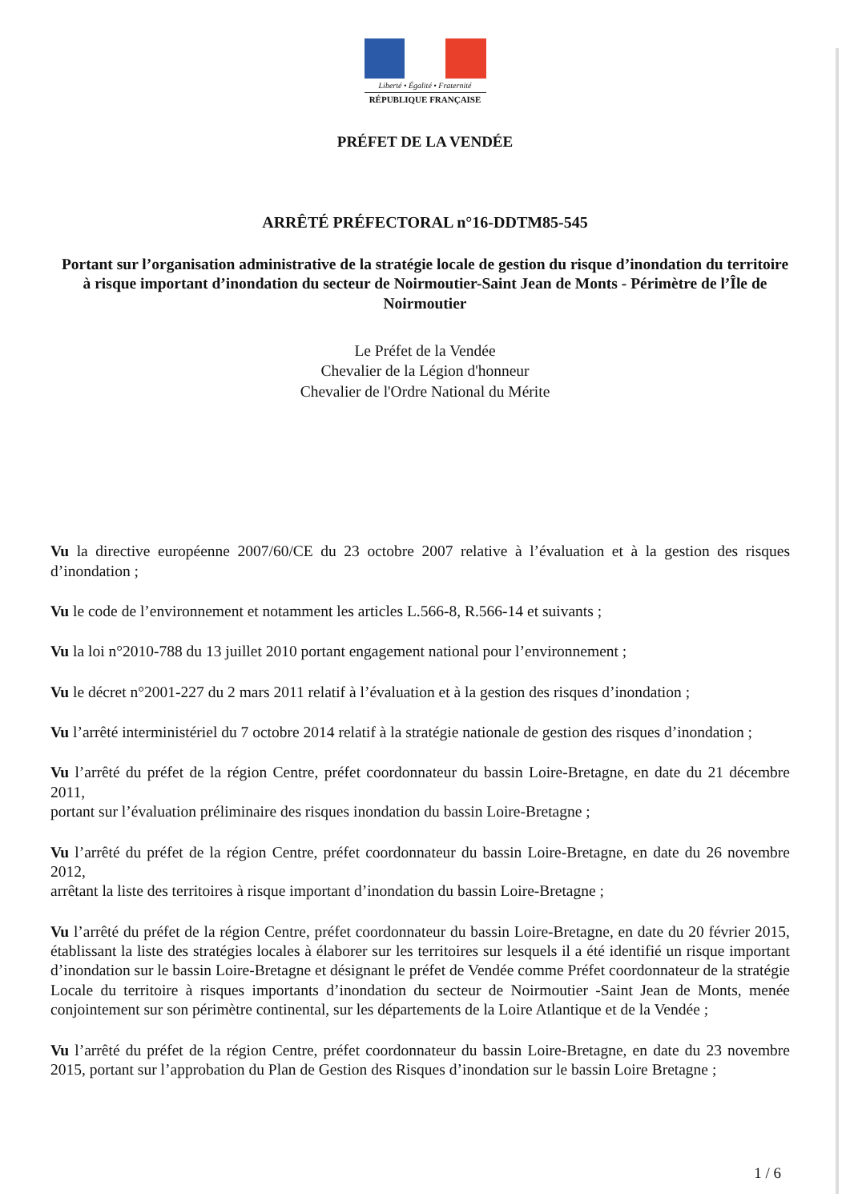Liberté • Égalité • Fraternité
RÉPUBLIQUE FRANÇAISE
PRÉFET DE LA VENDÉE
ARRÊTÉ PRÉFECTORAL n°16-DDTM85-545
Portant sur l’organisation administrative de la stratégie locale de gestion du risque d’inondation du territoire à risque important d’inondation du secteur de Noirmoutier-Saint Jean de Monts - Périmètre de l’Île de Noirmoutier
Le Préfet de la Vendée
Chevalier de la Légion d'honneur
Chevalier de l'Ordre National du Mérite
Vu la directive européenne 2007/60/CE du 23 octobre 2007 relative à l’évaluation et à la gestion des risques d’inondation ;
Vu le code de l’environnement et notamment les articles L.566-8, R.566-14 et suivants ;
Vu la loi n°2010-788 du 13 juillet 2010 portant engagement national pour l’environnement ;
Vu le décret n°2001-227 du 2 mars 2011 relatif à l’évaluation et à la gestion des risques d’inondation ;
Vu l’arrêté interministériel du 7 octobre 2014 relatif à la stratégie nationale de gestion des risques d’inondation ;
Vu l’arrêté du préfet de la région Centre, préfet coordonnateur du bassin Loire-Bretagne, en date du 21 décembre 2011,
portant sur l’évaluation préliminaire des risques inondation du bassin Loire-Bretagne ;
Vu l’arrêté du préfet de la région Centre, préfet coordonnateur du bassin Loire-Bretagne, en date du 26 novembre 2012,
arrêtant la liste des territoires à risque important d’inondation du bassin Loire-Bretagne ;
Vu l’arrêté du préfet de la région Centre, préfet coordonnateur du bassin Loire-Bretagne, en date du 20 février 2015, établissant la liste des stratégies locales à élaborer sur les territoires sur lesquels il a été identifié un risque important d’inondation sur le bassin Loire-Bretagne et désignant le préfet de Vendée comme Préfet coordonnateur de la stratégie Locale du territoire à risques importants d’inondation du secteur de Noirmoutier -Saint Jean de Monts, menée conjointement sur son périmètre continental, sur les départements de la Loire Atlantique et de la Vendée ;
Vu l’arrêté du préfet de la région Centre, préfet coordonnateur du bassin Loire-Bretagne, en date du 23 novembre 2015, portant sur l’approbation du Plan de Gestion des Risques d’inondation sur le bassin Loire Bretagne ;
1 / 6